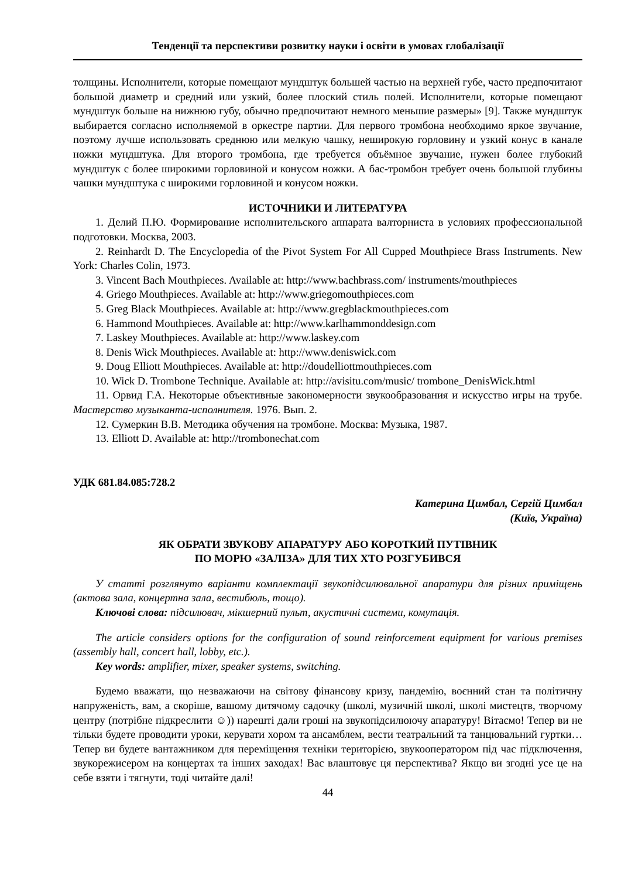Тенденції та перспективи розвитку науки і освіти в умовах глобалізації
толщины. Исполнители, которые помещают мундштук большей частью на верхней губе, часто предпочитают большой диаметр и средний или узкий, более плоский стиль полей. Исполнители, которые помещают мундштук больше на нижнюю губу, обычно предпочитают немного меньшие размеры» [9]. Также мундштук выбирается согласно исполняемой в оркестре партии. Для первого тромбона необходимо яркое звучание, поэтому лучше использовать среднюю или мелкую чашку, неширокую горловину и узкий конус в канале ножки мундштука. Для второго тромбона, где требуется объёмное звучание, нужен более глубокий мундштук с более широкими горловиной и конусом ножки. А бас-тромбон требует очень большой глубины чашки мундштука с широкими горловиной и конусом ножки.
ИСТОЧНИКИ И ЛИТЕРАТУРА
1. Делий П.Ю. Формирование исполнительского аппарата валторниста в условиях профессиональной подготовки. Москва, 2003.
2. Reinhardt D. The Encyclopedia of the Pivot System For All Cupped Mouthpiece Brass Instruments. New York: Charles Colin, 1973.
3. Vincent Bach Mouthpieces. Available at: http://www.bachbrass.com/ instruments/mouthpieces
4. Griego Mouthpieces. Available at: http://www.griegomouthpieces.com
5. Greg Black Mouthpieces. Available at: http://www.gregblackmouthpieces.com
6. Hammond Mouthpieces. Available at: http://www.karlhammonddesign.com
7. Laskey Mouthpieces. Available at: http://www.laskey.com
8. Denis Wick Mouthpieces. Available at: http://www.deniswick.com
9. Doug Elliott Mouthpieces. Available at: http://doudelliottmouthpieces.com
10. Wick D. Trombone Technique. Available at: http://avisitu.com/music/ trombone_DenisWick.html
11. Орвид Г.А. Некоторые объективные закономерности звукообразования и искусство игры на трубе. Мастерство музыканта-исполнителя. 1976. Вып. 2.
12. Сумеркин В.В. Методика обучения на тромбоне. Москва: Музыка, 1987.
13. Elliott D. Available at: http://trombonechat.com
УДК 681.84.085:728.2
Катерина Цимбал, Сергій Цимбал
(Київ, Україна)
ЯК ОБРАТИ ЗВУКОВУ АПАРАТУРУ АБО КОРОТКИЙ ПУТІВНИК
ПО МОРЮ «ЗАЛІЗА» ДЛЯ ТИХ ХТО РОЗГУБИВСЯ
У статті розглянуто варіанти комплектації звукопідсилювальної апаратури для різних приміщень (актова зала, концертна зала, вестибюль, тощо).
Ключові слова: підсилювач, мікшерний пульт, акустичні системи, комутація.
The article considers options for the configuration of sound reinforcement equipment for various premises (assembly hall, concert hall, lobby, etc.).
Key words: amplifier, mixer, speaker systems, switching.
Будемо вважати, що незважаючи на світову фінансову кризу, пандемію, воєнний стан та політичну напруженість, вам, а скоріше, вашому дитячому садочку (школі, музичній школі, школі мистецтв, творчому центру (потрібне підкреслити ☺)) нарешті дали гроші на звукопідсилюючу апаратуру! Вітаємо! Тепер ви не тільки будете проводити уроки, керувати хором та ансамблем, вести театральний та танцювальний гуртки… Тепер ви будете вантажником для переміщення техніки територією, звукооператором під час підключення, звукорежисером на концертах та інших заходах! Вас влаштовує ця перспектива? Якщо ви згодні усе це на себе взяти і тягнути, тоді читайте далі!
44